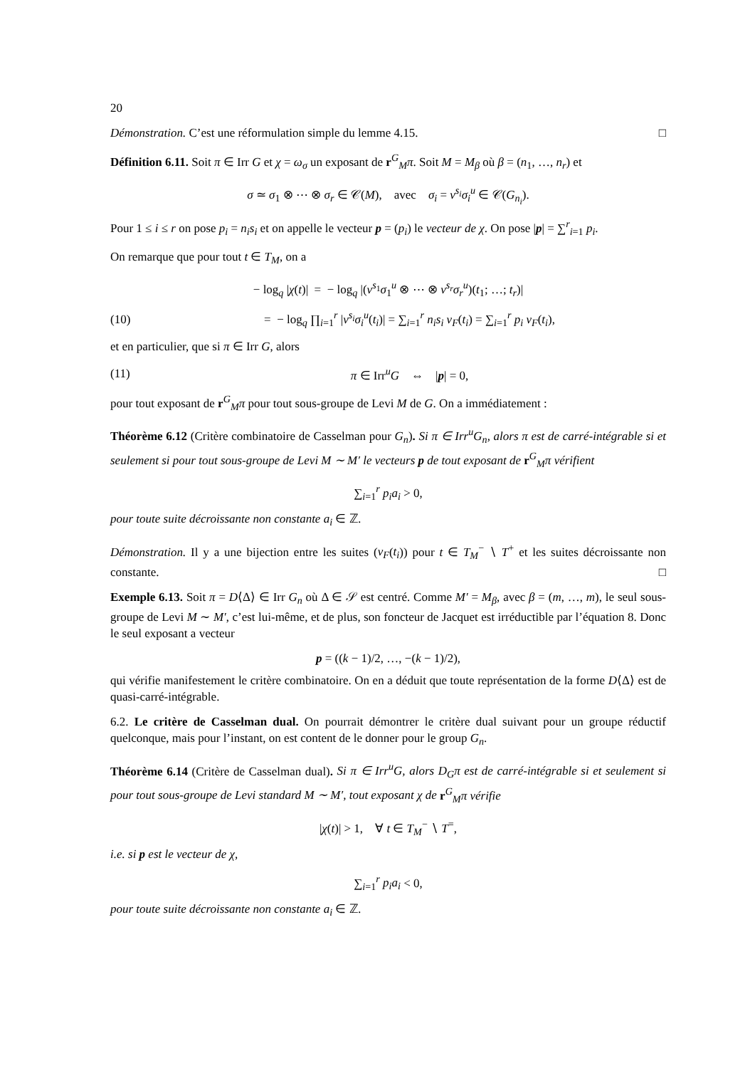20
Démonstration. C’est une réformulation simple du lemme 4.15. □
Définition 6.11. Soit π ∈ Irr G et χ = ω<sub>σ</sub> un exposant de r<sup>G</sup><sub>M</sub>π. Soit M = M<sub>β</sub> où β = (n<sub>1</sub>, …, n<sub>r</sub>) et
σ ≃ σ<sub>1</sub> ⊗ ⋯ ⊗ σ<sub>r</sub> ∈ 𝒞(M), avec σ<sub>i</sub> = ν<sup>s<sub>i</sub></sup>σ<sub>i</sub><sup>u</sup> ∈ 𝒞(G<sub>n<sub>i</sub></sub>).
Pour 1 ≤ i ≤ r on pose p<sub>i</sub> = n<sub>i</sub>s<sub>i</sub> et on appelle le vecteur p = (p<sub>i</sub>) le vecteur de χ. On pose |p| = ∑<sup>r</sup><sub>i=1</sub> p<sub>i</sub>.
On remarque que pour tout t ∈ T<sub>M</sub>, on a
− log<sub>q</sub> |χ(t)| = − log<sub>q</sub> |(ν<sup>s<sub>1</sub></sup>σ<sub>1</sub><sup>u</sup> ⊗ ⋯ ⊗ ν<sup>s<sub>r</sub></sup>σ<sub>r</sub><sup>u</sup>)(t<sub>1</sub>; …; t<sub>r</sub>)|
(10) = − log<sub>q</sub> ∏<sub>i=1</sub><sup>r</sup> |ν<sup>s<sub>i</sub></sup>σ<sub>i</sub><sup>u</sup>(t<sub>i</sub>)| = ∑<sub>i=1</sub><sup>r</sup> n<sub>i</sub>s<sub>i</sub> v<sub>F</sub>(t<sub>i</sub>) = ∑<sub>i=1</sub><sup>r</sup> p<sub>i</sub> v<sub>F</sub>(t<sub>i</sub>),
et en particulier, que si π ∈ Irr G, alors
(11) π ∈ Irr<sup>u</sup>G ⇔ |p| = 0,
pour tout exposant de r<sup>G</sup><sub>M</sub>π pour tout sous-groupe de Levi M de G. On a immédiatement :
Théorème 6.12 (Critère combinatoire de Casselman pour G<sub>n</sub>). Si π ∈ Irr<sup>u</sup>G<sub>n</sub>, alors π est de carré-intégrable si et seulement si pour tout sous-groupe de Levi M ∼ M′ le vecteurs p de tout exposant de r<sup>G</sup><sub>M</sub>π vérifient
∑<sub>i=1</sub><sup>r</sup> p<sub>i</sub>a<sub>i</sub> > 0,
pour toute suite décroissante non constante a<sub>i</sub> ∈ ℤ.
Démonstration. Il y a une bijection entre les suites (v<sub>F</sub>(t<sub>i</sub>)) pour t ∈ T<sub>M</sub><sup>−</sup> ∖ T<sup>+</sup> et les suites décroissante non constante. □
Exemple 6.13. Soit π = D⟨Δ⟩ ∈ Irr G<sub>n</sub> où Δ ∈ 𝒮 est centré. Comme M′ = M<sub>β</sub>, avec β = (m, …, m), le seul sous-groupe de Levi M ∼ M′, c’est lui-même, et de plus, son foncteur de Jacquet est irréductible par l’équation 8. Donc le seul exposant a vecteur
p = ((k − 1)/2, …, −(k − 1)/2),
qui vérifie manifestement le critère combinatoire. On en a déduit que toute représentation de la forme D⟨Δ⟩ est de quasi-carré-intégrable.
6.2. Le critère de Casselman dual. On pourrait démontrer le critère dual suivant pour un groupe réductif quelconque, mais pour l’instant, on est content de le donner pour le group G<sub>n</sub>.
Théorème 6.14 (Critère de Casselman dual). Si π ∈ Irr<sup>u</sup>G, alors D<sub>G</sub>π est de carré-intégrable si et seulement si pour tout sous-groupe de Levi standard M ∼ M′, tout exposant χ de r<sup>G</sup><sub>M</sub>π vérifie
|χ(t)| > 1, ∀ t ∈ T<sub>M</sub><sup>−</sup> ∖ T<sup>=</sup>,
i.e. si p est le vecteur de χ,
∑<sub>i=1</sub><sup>r</sup> p<sub>i</sub>a<sub>i</sub> < 0,
pour toute suite décroissante non constante a<sub>i</sub> ∈ ℤ.